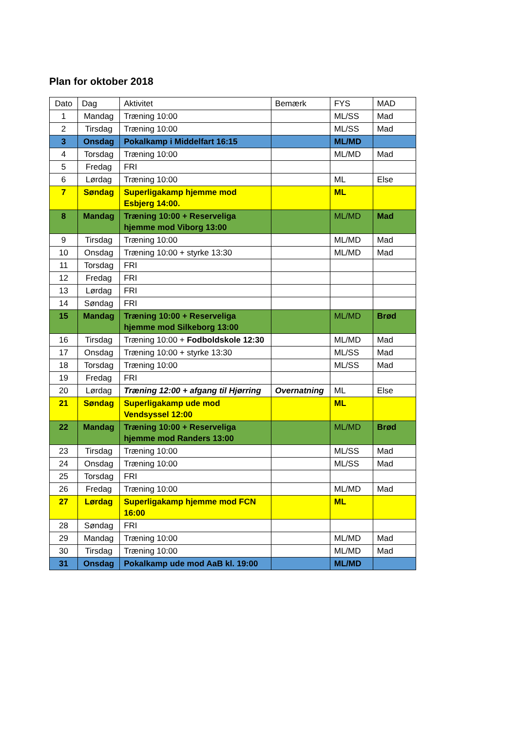Plan for oktober 2018
| Dato | Dag | Aktivitet | Bemærk | FYS | MAD |
| 1 | Mandag | Træning 10:00 | | ML/SS | Mad |
| 2 | Tirsdag | Træning 10:00 | | ML/SS | Mad |
| 3 | Onsdag | Pokalkamp i Middelfart 16:15 | | ML/MD | |
| 4 | Torsdag | Træning 10:00 | | ML/MD | Mad |
| 5 | Fredag | FRI | | | |
| 6 | Lørdag | Træning 10:00 | | ML | Else |
| 7 | Søndag | Superligakamp hjemme mod Esbjerg 14:00. | | ML | |
| 8 | Mandag | Træning 10:00 + Reserveliga hjemme mod Viborg 13:00 | | ML/MD | Mad |
| 9 | Tirsdag | Træning 10:00 | | ML/MD | Mad |
| 10 | Onsdag | Træning 10:00 + styrke 13:30 | | ML/MD | Mad |
| 11 | Torsdag | FRI | | | |
| 12 | Fredag | FRI | | | |
| 13 | Lørdag | FRI | | | |
| 14 | Søndag | FRI | | | |
| 15 | Mandag | Træning 10:00 + Reserveliga hjemme mod Silkeborg 13:00 | | ML/MD | Brød |
| 16 | Tirsdag | Træning 10:00 + Fodboldskole 12:30 | | ML/MD | Mad |
| 17 | Onsdag | Træning 10:00 + styrke 13:30 | | ML/SS | Mad |
| 18 | Torsdag | Træning 10:00 | | ML/SS | Mad |
| 19 | Fredag | FRI | | | |
| 20 | Lørdag | Træning 12:00 + afgang til Hjørring | Overnatning | ML | Else |
| 21 | Søndag | Superligakamp ude mod Vendsyssel 12:00 | | ML | |
| 22 | Mandag | Træning 10:00 + Reserveliga hjemme mod Randers 13:00 | | ML/MD | Brød |
| 23 | Tirsdag | Træning 10:00 | | ML/SS | Mad |
| 24 | Onsdag | Træning 10:00 | | ML/SS | Mad |
| 25 | Torsdag | FRI | | | |
| 26 | Fredag | Træning 10:00 | | ML/MD | Mad |
| 27 | Lørdag | Superligakamp hjemme mod FCN 16:00 | | ML | |
| 28 | Søndag | FRI | | | |
| 29 | Mandag | Træning 10:00 | | ML/MD | Mad |
| 30 | Tirsdag | Træning 10:00 | | ML/MD | Mad |
| 31 | Onsdag | Pokalkamp ude mod AaB kl. 19:00 | | ML/MD | |